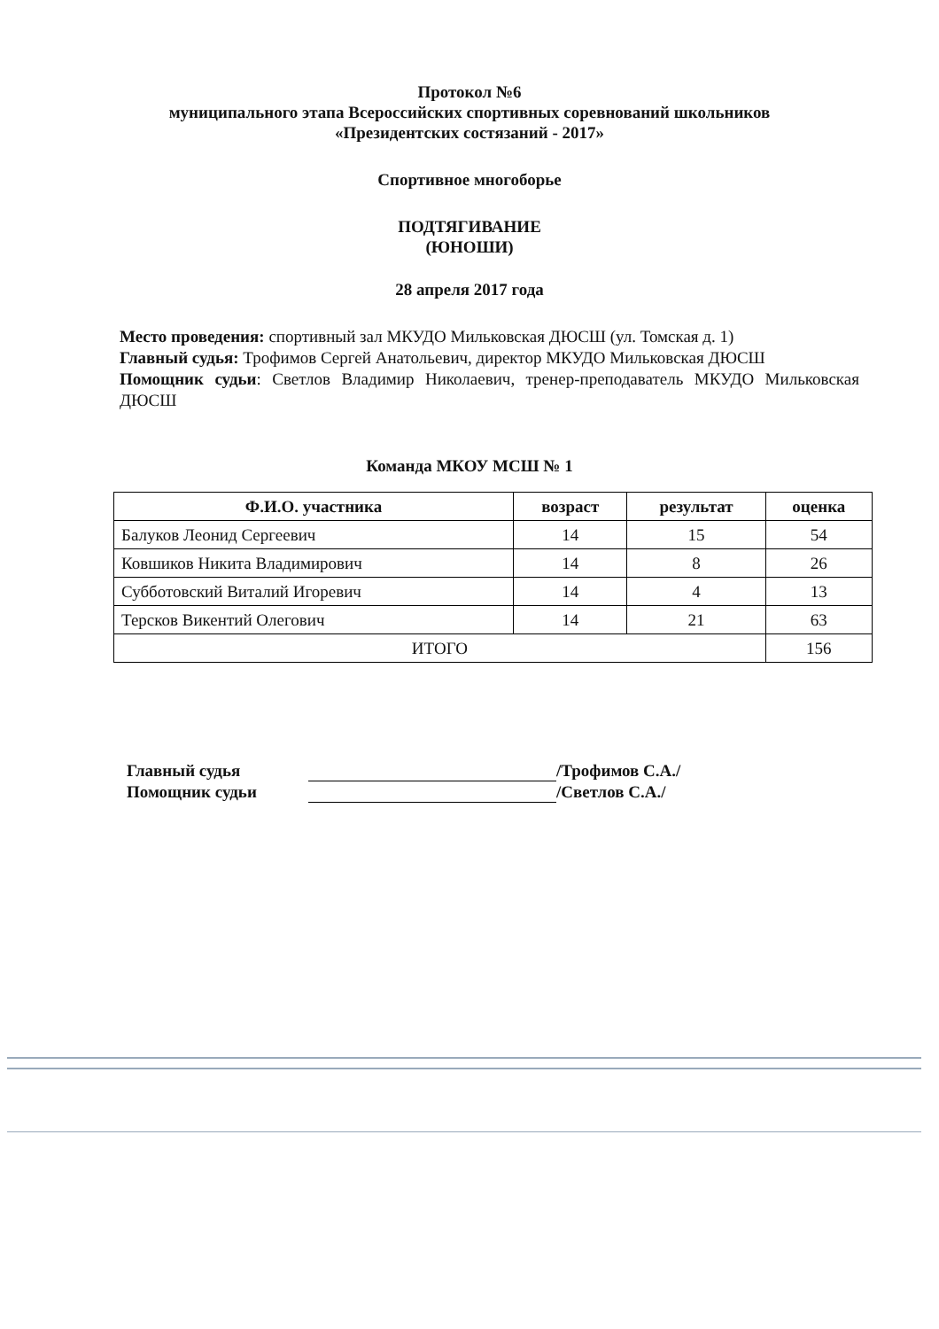Протокол №6
муниципального этапа Всероссийских спортивных соревнований школьников
«Президентских состязаний - 2017»
Спортивное многоборье
ПОДТЯГИВАНИЕ
(ЮНОШИ)
28 апреля 2017 года
Место проведения: спортивный зал МКУДО Мильковская ДЮСШ (ул. Томская д. 1)
Главный судья: Трофимов Сергей Анатольевич, директор МКУДО Мильковская ДЮСШ
Помощник судьи: Светлов Владимир Николаевич, тренер-преподаватель МКУДО Мильковская ДЮСШ
Команда МКОУ МСШ № 1
| Ф.И.О. участника | возраст | результат | оценка |
| --- | --- | --- | --- |
| Балуков Леонид Сергеевич | 14 | 15 | 54 |
| Ковшиков Никита Владимирович | 14 | 8 | 26 |
| Субботовский Виталий Игоревич | 14 | 4 | 13 |
| Терсков Викентий Олегович | 14 | 21 | 63 |
| ИТОГО | | | 156 |
Главный судья /Трофимов С.А./
Помощник судьи /Светлов С.А./